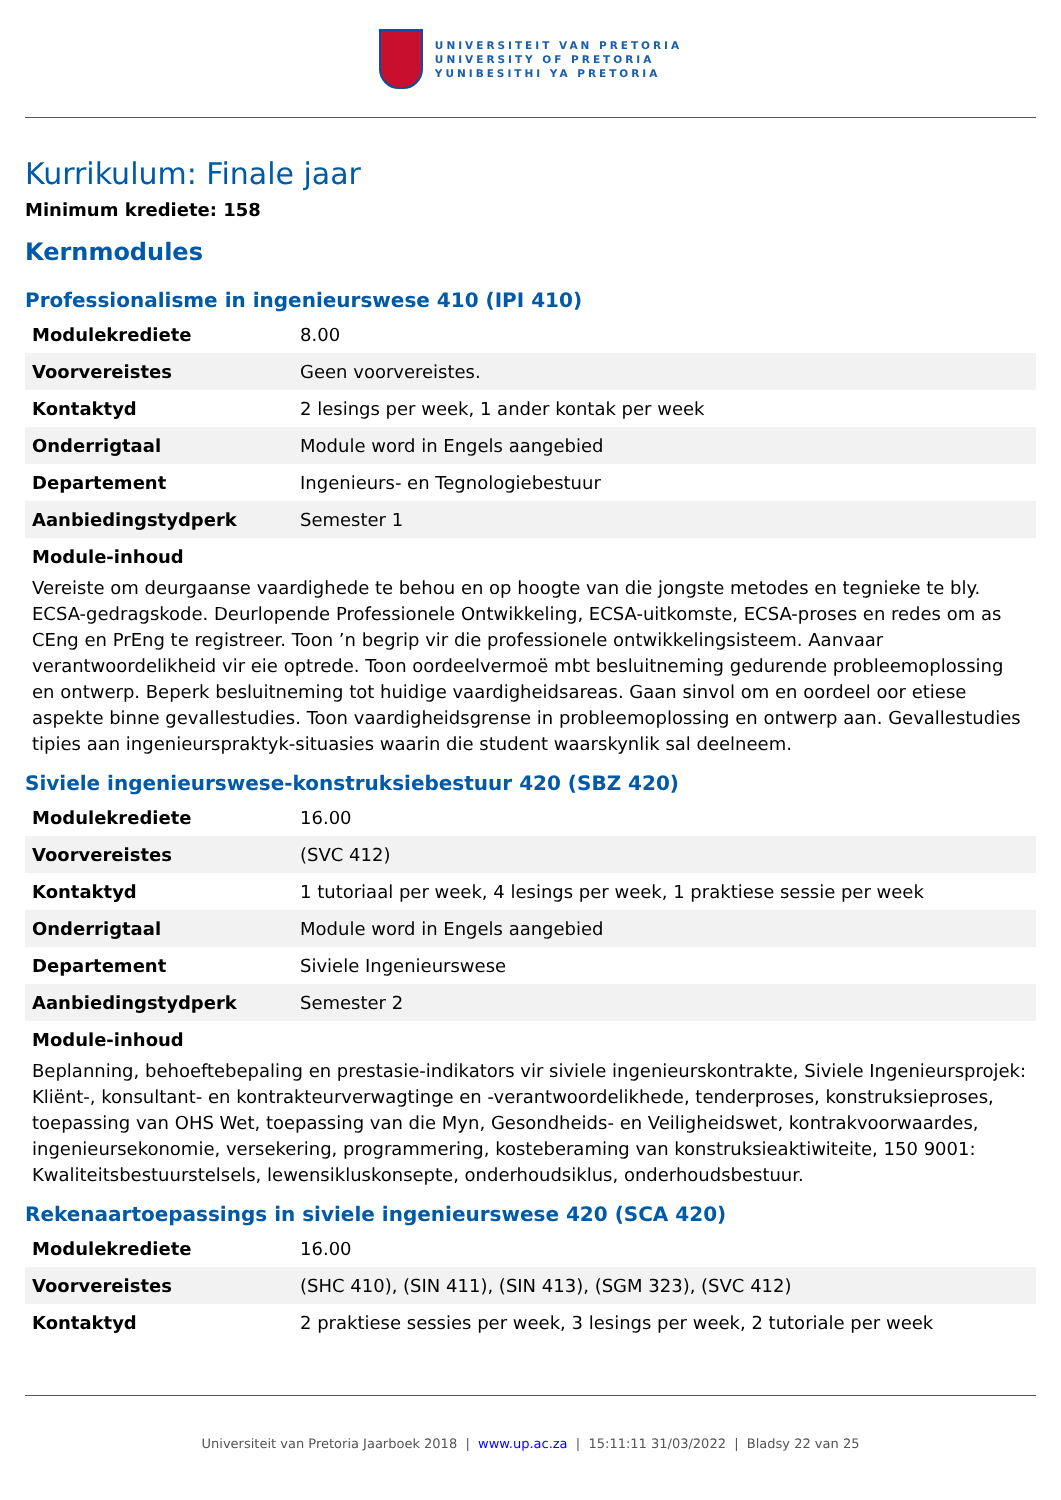UNIVERSITEIT VAN PRETORIA
UNIVERSITY OF PRETORIA
YUNIBESITHI YA PRETORIA
Kurrikulum: Finale jaar
Minimum krediete: 158
Kernmodules
Professionalisme in ingenieurswese 410 (IPI 410)
| Modulekrediete | 8.00 |
| Voorvereistes | Geen voorvereistes. |
| Kontaktyd | 2 lesings per week, 1 ander kontak per week |
| Onderrigtaal | Module word in Engels aangebied |
| Departement | Ingenieurs- en Tegnologiebestuur |
| Aanbiedingstydperk | Semester 1 |
Module-inhoud
Vereiste om deurgaanse vaardighede te behou en op hoogte van die jongste metodes en tegnieke te bly. ECSA-gedragskode. Deurlopende Professionele Ontwikkeling, ECSA-uitkomste, ECSA-proses en redes om as CEng en PrEng te registreer. Toon ’n begrip vir die professionele ontwikkelingsisteem. Aanvaar verantwoordelikheid vir eie optrede. Toon oordeelvermoë mbt besluitneming gedurende probleemoplossing en ontwerp. Beperk besluitneming tot huidige vaardigheidsareas. Gaan sinvol om en oordeel oor etiese aspekte binne gevallestudies. Toon vaardigheidsgrense in probleemoplossing en ontwerp aan. Gevallestudies tipies aan ingenieurspraktyk-situasies waarin die student waarskynlik sal deelneem.
Siviele ingenieurswese-konstruksiebestuur 420 (SBZ 420)
| Modulekrediete | 16.00 |
| Voorvereistes | (SVC 412) |
| Kontaktyd | 1 tutoriaal per week, 4 lesings per week, 1 praktiese sessie per week |
| Onderrigtaal | Module word in Engels aangebied |
| Departement | Siviele Ingenieurswese |
| Aanbiedingstydperk | Semester 2 |
Module-inhoud
Beplanning, behoeftebepaling en prestasie-indikators vir siviele ingenieurskontrakte, Siviele Ingenieursprojek: Kliënt-, konsultant- en kontrakteurverwagtinge en -verantwoordelikhede, tenderproses, konstruksieproses, toepassing van OHS Wet, toepassing van die Myn, Gesondheids- en Veiligheidswet, kontrakvoorwaardes, ingenieursekonomie, versekering, programmering, kosteberaming van konstruksieaktiwiteite, 150 9001: Kwaliteitsbestuurstelsels, lewensiklus­konsepte, onderhoudsiklus, onderhoudsbestuur.
Rekenaartoepassings in siviele ingenieurswese 420 (SCA 420)
| Modulekrediete | 16.00 |
| Voorvereistes | (SHC 410), (SIN 411), (SIN 413), (SGM 323), (SVC 412) |
| Kontaktyd | 2 praktiese sessies per week, 3 lesings per week, 2 tutoriale per week |
Universiteit van Pretoria Jaarboek 2018 | www.up.ac.za | 15:11:11 31/03/2022 | Bladsy 22 van 25